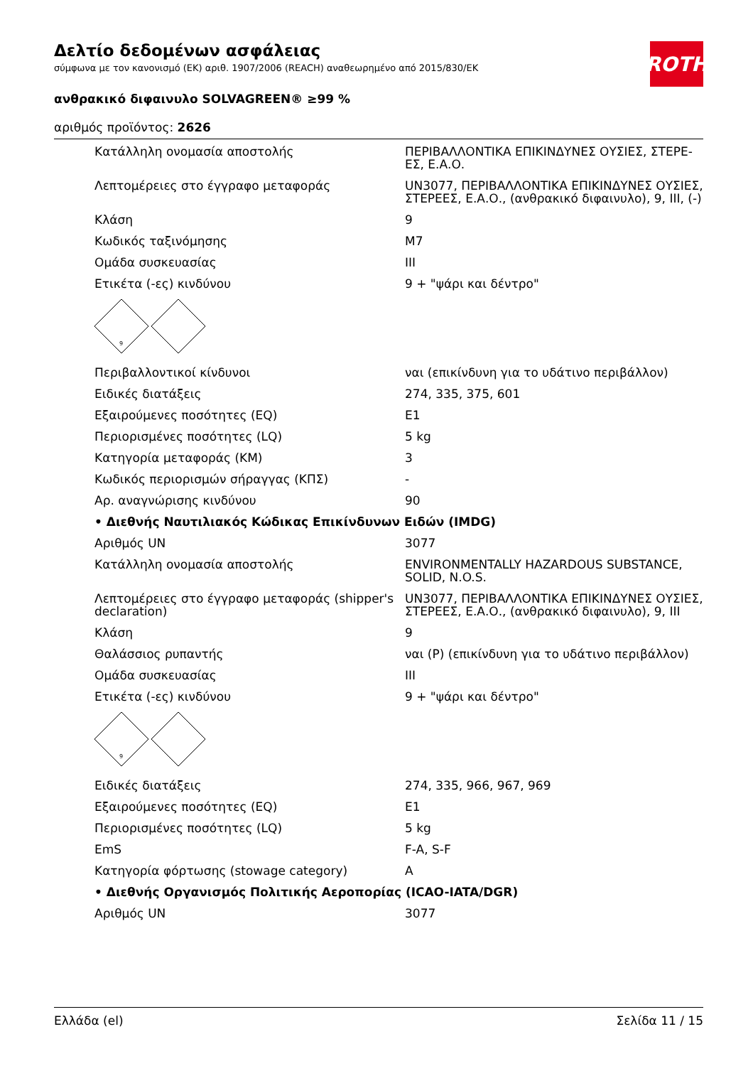ROTH
Δελτίο δεδομένων ασφάλειας
σύμφωνα με τον κανονισμό (ΕΚ) αριθ. 1907/2006 (REACH) αναθεωρημένο από 2015/830/ΕΚ
ανθρακικό διφαινυλο SOLVAGREEN® ≥99 %
αριθμός προϊόντος: 2626
| Κατάλληλη ονομασία αποστολής | ΠΕΡΙΒΑΛΛΟΝΤΙΚΑ ΕΠΙΚΙΝΔΥΝΕΣ ΟΥΣΙΕΣ, ΣΤΕΡΕ-ΕΣ, Ε.Α.Ο. |
| Λεπτομέρειες στο έγγραφο μεταφοράς | UN3077, ΠΕΡΙΒΑΛΛΟΝΤΙΚΑ ΕΠΙΚΙΝΔΥΝΕΣ ΟΥΣΙΕΣ, ΣΤΕΡΕΕΣ, Ε.Α.Ο., (ανθρακικό διφαινυλο), 9, III, (-) |
| Κλάση | 9 |
| Κωδικός ταξινόμησης | M7 |
| Ομάδα συσκευασίας | III |
| Ετικέτα (-ες) κινδύνου | 9 + "ψάρι και δέντρο" |
| 9 | |
| Περιβαλλοντικοί κίνδυνοι | ναι (επικίνδυνη για το υδάτινο περιβάλλον) |
| Ειδικές διατάξεις | 274, 335, 375, 601 |
| Εξαιρούμενες ποσότητες (EQ) | E1 |
| Περιορισμένες ποσότητες (LQ) | 5 kg |
| Κατηγορία μεταφοράς (ΚΜ) | 3 |
| Κωδικός περιορισμών σήραγγας (ΚΠΣ) | - |
| Αρ. αναγνώρισης κινδύνου | 90 |
| • Διεθνής Ναυτιλιακός Κώδικας Επικίνδυνων Ειδών (IMDG) | |
| Αριθμός UN | 3077 |
| Κατάλληλη ονομασία αποστολής | ENVIRONMENTALLY HAZARDOUS SUBSTANCE, SOLID, N.O.S. |
| Λεπτομέρειες στο έγγραφο μεταφοράς (shipper's declaration) | UN3077, ΠΕΡΙΒΑΛΛΟΝΤΙΚΑ ΕΠΙΚΙΝΔΥΝΕΣ ΟΥΣΙΕΣ, ΣΤΕΡΕΕΣ, Ε.Α.Ο., (ανθρακικό διφαινυλο), 9, III |
| Κλάση | 9 |
| Θαλάσσιος ρυπαντής | ναι (P) (επικίνδυνη για το υδάτινο περιβάλλον) |
| Ομάδα συσκευασίας | III |
| Ετικέτα (-ες) κινδύνου | 9 + "ψάρι και δέντρο" |
| 9 | |
| Ειδικές διατάξεις | 274, 335, 966, 967, 969 |
| Εξαιρούμενες ποσότητες (EQ) | E1 |
| Περιορισμένες ποσότητες (LQ) | 5 kg |
| EmS | F-A, S-F |
| Κατηγορία φόρτωσης (stowage category) | A |
| • Διεθνής Οργανισμός Πολιτικής Αεροπορίας (ICAO-IATA/DGR) | |
| Αριθμός UN | 3077 |
Ελλάδα (el) Σελίδα 11 / 15